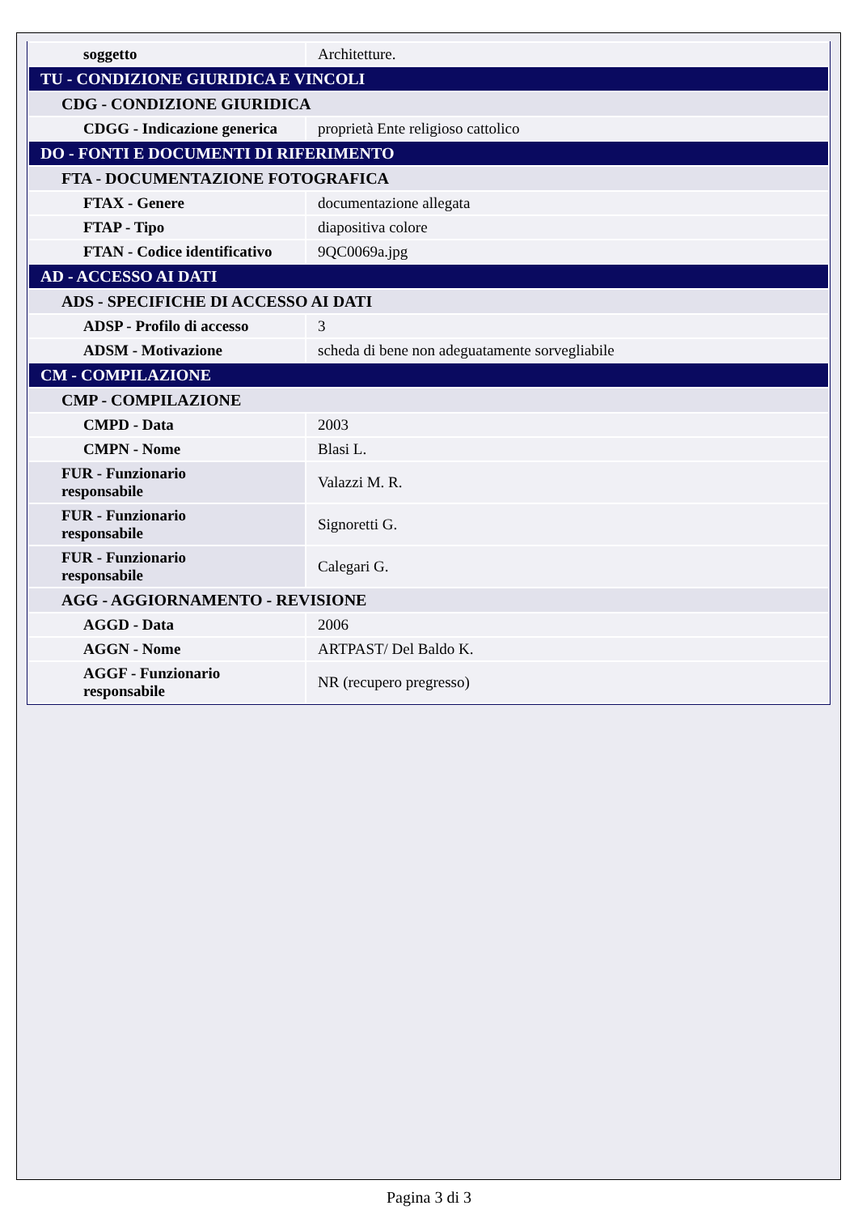| soggetto | Architetture. |
| TU - CONDIZIONE GIURIDICA E VINCOLI | |
| CDG - CONDIZIONE GIURIDICA | |
| CDGG - Indicazione generica | proprietà Ente religioso cattolico |
| DO - FONTI E DOCUMENTI DI RIFERIMENTO | |
| FTA - DOCUMENTAZIONE FOTOGRAFICA | |
| FTAX - Genere | documentazione allegata |
| FTAP - Tipo | diapositiva colore |
| FTAN - Codice identificativo | 9QC0069a.jpg |
| AD - ACCESSO AI DATI | |
| ADS - SPECIFICHE DI ACCESSO AI DATI | |
| ADSP - Profilo di accesso | 3 |
| ADSM - Motivazione | scheda di bene non adeguatamente sorvegliabile |
| CM - COMPILAZIONE | |
| CMP - COMPILAZIONE | |
| CMPD - Data | 2003 |
| CMPN - Nome | Blasi L. |
| FUR - Funzionario responsabile | Valazzi M. R. |
| FUR - Funzionario responsabile | Signoretti G. |
| FUR - Funzionario responsabile | Calegari G. |
| AGG - AGGIORNAMENTO - REVISIONE | |
| AGGD - Data | 2006 |
| AGGN - Nome | ARTPAST/ Del Baldo K. |
| AGGF - Funzionario responsabile | NR (recupero pregresso) |
Pagina 3 di 3